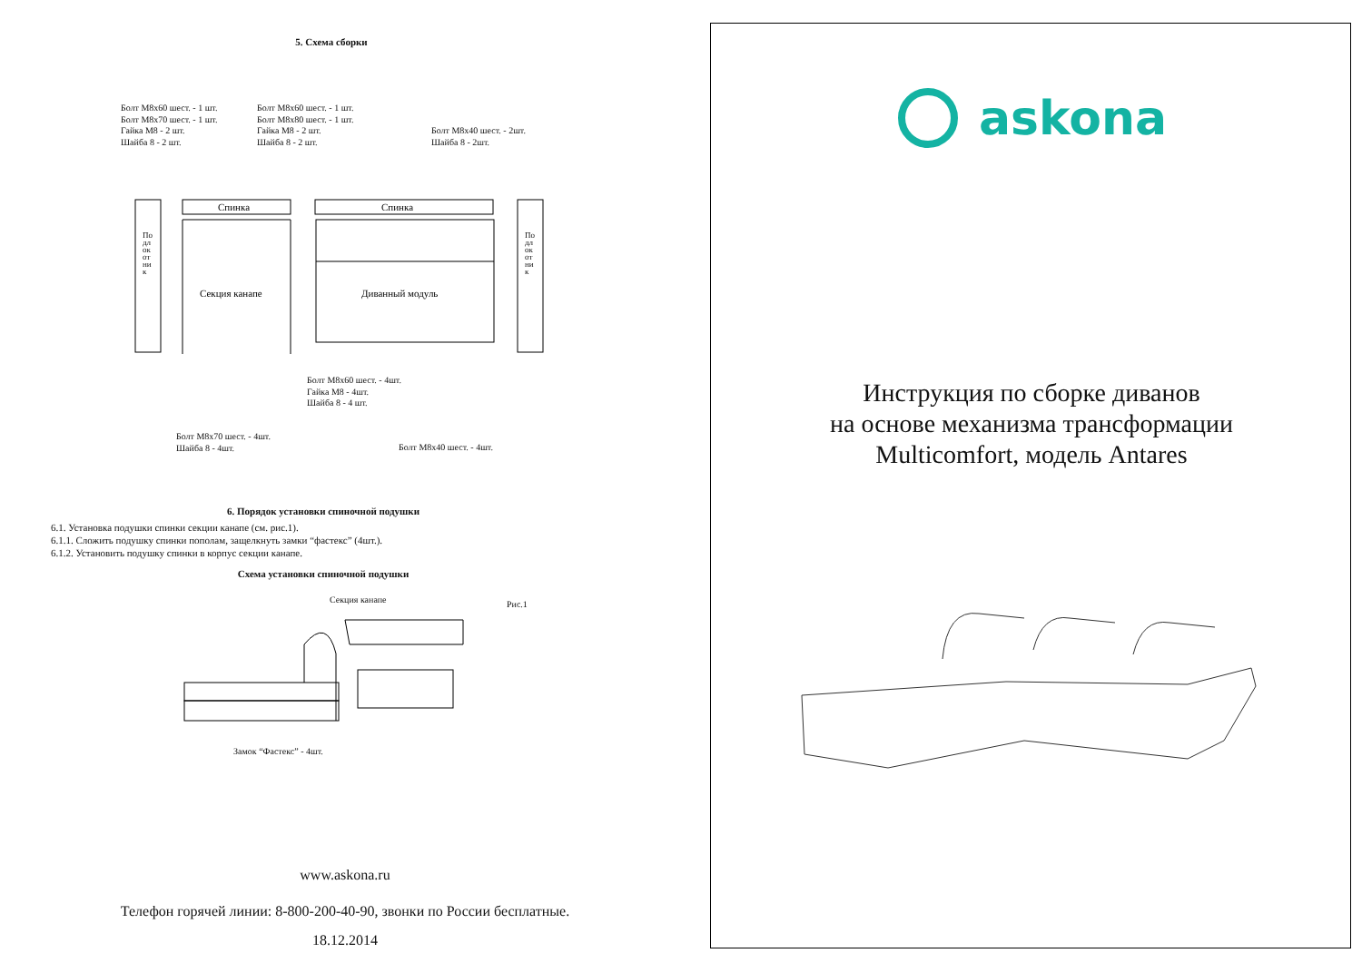5. Схема сборки
Болт М8х60 шест. - 1 шт.
Болт М8х70 шест. - 1 шт.
Гайка М8 - 2 шт.
Шайба 8 - 2 шт.
Болт М8х60 шест. - 1 шт.
Болт М8х80 шест. - 1 шт.
Гайка М8 - 2 шт.
Шайба 8 - 2 шт.
Болт М8х40 шест. - 2шт.
Шайба 8 - 2шт.
Спинка
Спинка
Секция канапе
Диванный модуль
Подлокотник
Подлокотник
Болт М8х60 шест. - 4шт.
Гайка М8 - 4шт.
Шайба 8 - 4 шт.
Болт М8х70 шест. - 4шт.
Шайба 8 - 4шт.
Болт М8х40 шест. - 4шт.
6. Порядок установки спиночной подушки
6.1. Установка подушки спинки секции канапе (см. рис.1).
6.1.1. Сложить подушку спинки пополам, защелкнуть замки “фастекс” (4шт.).
6.1.2. Установить подушку спинки в корпус секции канапе.
Схема установки спиночной подушки
Секция канапе Рис.1
Замок “Фастекс” - 4шт.
www.askona.ru
Телефон горячей линии: 8-800-200-40-90, звонки по России бесплатные.
18.12.2014
askona
Инструкция по сборке диванов
на основе механизма трансформации
Multicomfort, модель Antares